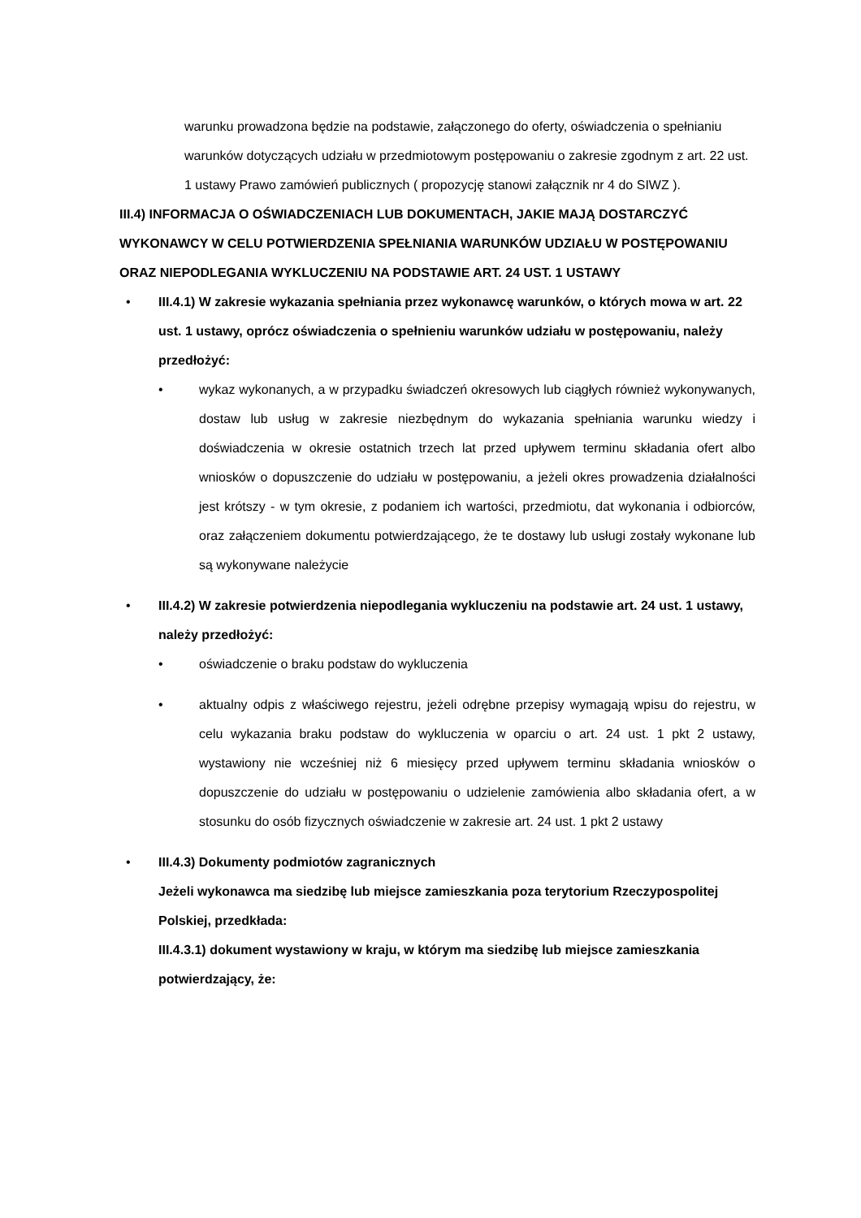warunku prowadzona będzie na podstawie, załączonego do oferty, oświadczenia o spełnianiu warunków dotyczących udziału w przedmiotowym postępowaniu o zakresie zgodnym z art. 22 ust. 1 ustawy Prawo zamówień publicznych ( propozycję stanowi załącznik nr 4 do SIWZ ).
III.4) INFORMACJA O OŚWIADCZENIACH LUB DOKUMENTACH, JAKIE MAJĄ DOSTARCZYĆ WYKONAWCY W CELU POTWIERDZENIA SPEŁNIANIA WARUNKÓW UDZIAŁU W POSTĘPOWANIU ORAZ NIEPODLEGANIA WYKLUCZENIU NA PODSTAWIE ART. 24 UST. 1 USTAWY
• III.4.1) W zakresie wykazania spełniania przez wykonawcę warunków, o których mowa w art. 22 ust. 1 ustawy, oprócz oświadczenia o spełnieniu warunków udziału w postępowaniu, należy przedłożyć:
• wykaz wykonanych, a w przypadku świadczeń okresowych lub ciągłych również wykonywanych, dostaw lub usług w zakresie niezbędnym do wykazania spełniania warunku wiedzy i doświadczenia w okresie ostatnich trzech lat przed upływem terminu składania ofert albo wniosków o dopuszczenie do udziału w postępowaniu, a jeżeli okres prowadzenia działalności jest krótszy - w tym okresie, z podaniem ich wartości, przedmiotu, dat wykonania i odbiorców, oraz załączeniem dokumentu potwierdzającego, że te dostawy lub usługi zostały wykonane lub są wykonywane należycie
• III.4.2) W zakresie potwierdzenia niepodlegania wykluczeniu na podstawie art. 24 ust. 1 ustawy, należy przedłożyć:
• oświadczenie o braku podstaw do wykluczenia
• aktualny odpis z właściwego rejestru, jeżeli odrębne przepisy wymagają wpisu do rejestru, w celu wykazania braku podstaw do wykluczenia w oparciu o art. 24 ust. 1 pkt 2 ustawy, wystawiony nie wcześniej niż 6 miesięcy przed upływem terminu składania wniosków o dopuszczenie do udziału w postępowaniu o udzielenie zamówienia albo składania ofert, a w stosunku do osób fizycznych oświadczenie w zakresie art. 24 ust. 1 pkt 2 ustawy
• III.4.3) Dokumenty podmiotów zagranicznych
Jeżeli wykonawca ma siedzibę lub miejsce zamieszkania poza terytorium Rzeczypospolitej Polskiej, przedkłada:
III.4.3.1) dokument wystawiony w kraju, w którym ma siedzibę lub miejsce zamieszkania potwierdzający, że: